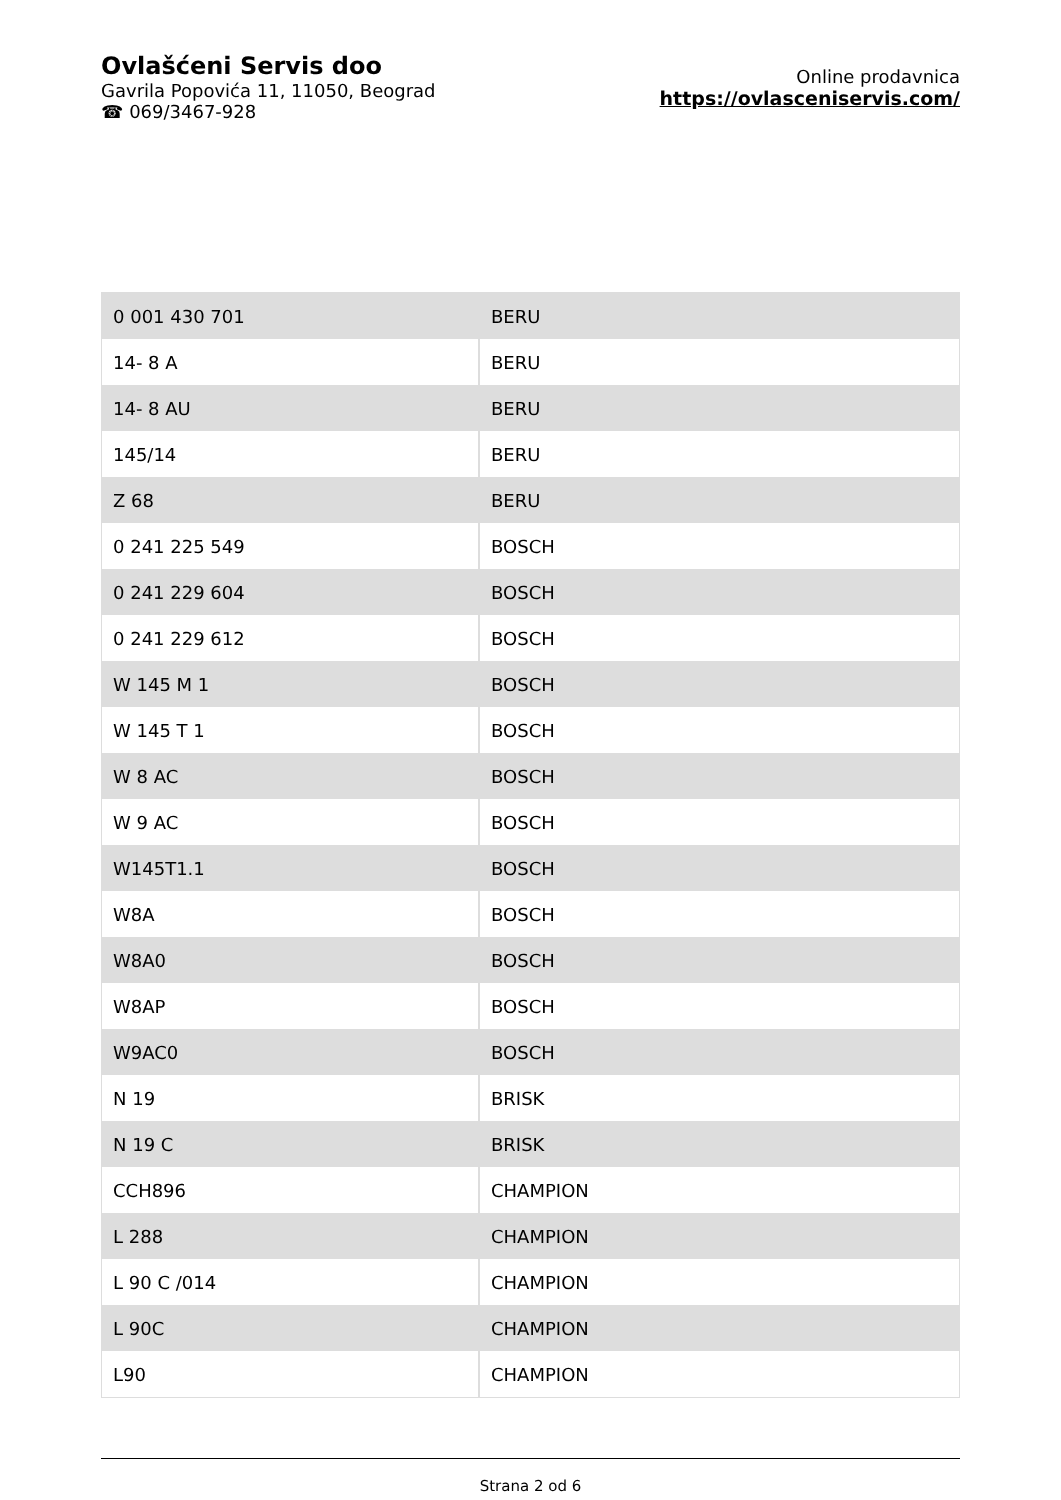Ovlašćeni Servis doo
Gavrila Popovića 11, 11050, Beograd
☎ 069/3467-928
Online prodavnica
https://ovlasceniservis.com/
| 0 001 430 701 | BERU |
| 14- 8 A | BERU |
| 14- 8 AU | BERU |
| 145/14 | BERU |
| Z 68 | BERU |
| 0 241 225 549 | BOSCH |
| 0 241 229 604 | BOSCH |
| 0 241 229 612 | BOSCH |
| W 145 M 1 | BOSCH |
| W 145 T 1 | BOSCH |
| W 8 AC | BOSCH |
| W 9 AC | BOSCH |
| W145T1.1 | BOSCH |
| W8A | BOSCH |
| W8A0 | BOSCH |
| W8AP | BOSCH |
| W9AC0 | BOSCH |
| N 19 | BRISK |
| N 19 C | BRISK |
| CCH896 | CHAMPION |
| L 288 | CHAMPION |
| L 90 C /014 | CHAMPION |
| L 90C | CHAMPION |
| L90 | CHAMPION |
Strana 2 od 6